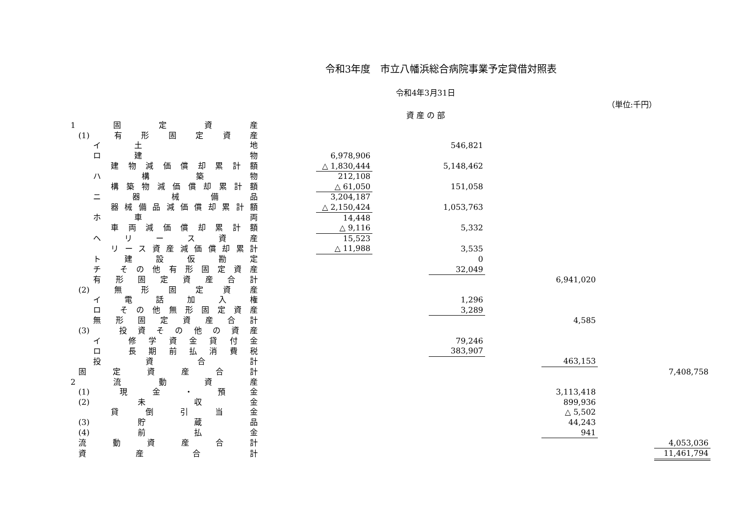令和3年度　市立八幡浜総合病院事業予定貸借対照表
令和4年3月31日
（単位:千円）
資 産 の 部
| 1 固 定 資 産 | | | | | | | | |
| (1) 有 形 固 定 資 産 | | | | | | | | |
| イ 土 地 | | | | 546,821 | | | | |
| ロ 建 物 | | 6,978,906 | | | | | | |
| 建物減価償却累計額 | | △ 1,830,444 | | 5,148,462 | | | | |
| ハ 構 築 物 | | 212,108 | | | | | | |
| 構築物減価償却累計額 | | △ 61,050 | | 151,058 | | | | |
| ニ 器 械 備 品 | | 3,204,187 | | | | | | |
| 器械備品減価償却累計額 | | △ 2,150,424 | | 1,053,763 | | | | |
| ホ 車 両 | | 14,448 | | | | | | |
| 車両減価償却累計額 | | △ 9,116 | | 5,332 | | | | |
| ヘ リ ー ス 資 産 | | 15,523 | | | | | | |
| リース資産減価償却累計 | | △ 11,988 | | 3,535 | | | | |
| ト 建 設 仮 勘 定 | | | | 0 | | | | |
| チ その他有形固定資産 | | | | 32,049 | | | | |
| 有形固定資産合計 | | | | | | 6,941,020 | | |
| (2) 無 形 固 定 資 産 | | | | | | | | |
| イ 電 話 加 入 権 | | | | 1,296 | | | | |
| ロ その他無形固定資産 | | | | 3,289 | | | | |
| 無形固定資産合計 | | | | | | 4,585 | | |
| (3) 投資その他の資産 | | | | | | | | |
| イ 修学資金貸付金 | | | | 79,246 | | | | |
| ロ 長期前払消費税 | | | | 383,907 | | | | |
| 投 資 合 計 | | | | | | 463,153 | | |
| 固 定 資 産 合 計 | | | | | | | | 7,408,758 |
| 2 流 動 資 産 | | | | | | | | |
| (1) 現 金 ・ 預 金 | | | | | | 3,113,418 | | |
| (2) 未 収 金 | | | | | | 899,936 | | |
| 貸 倒 引 当 金 | | | | | | △ 5,502 | | |
| (3) 貯 蔵 品 | | | | | | 44,243 | | |
| (4) 前 払 金 | | | | | | 941 | | |
| 流 動 資 産 合 計 | | | | | | | | 4,053,036 |
| 資 産 合 計 | | | | | | | | 11,461,794 |